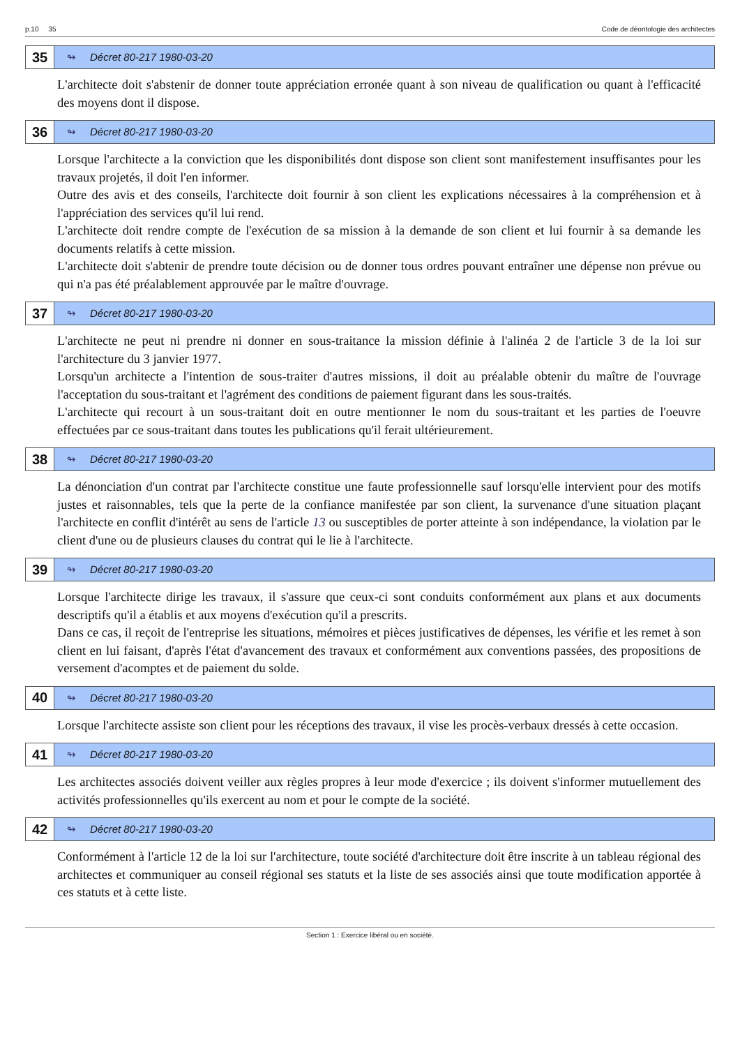p.10 35 Code de déontologie des architectes
35
↬ Décret 80-217 1980-03-20
L'architecte doit s'abstenir de donner toute appréciation erronée quant à son niveau de qualification ou quant à l'efficacité des moyens dont il dispose.
36
↬ Décret 80-217 1980-03-20
Lorsque l'architecte a la conviction que les disponibilités dont dispose son client sont manifestement insuffisantes pour les travaux projetés, il doit l'en informer.
Outre des avis et des conseils, l'architecte doit fournir à son client les explications nécessaires à la compréhension et à l'appréciation des services qu'il lui rend.
L'architecte doit rendre compte de l'exécution de sa mission à la demande de son client et lui fournir à sa demande les documents relatifs à cette mission.
L'architecte doit s'abtenir de prendre toute décision ou de donner tous ordres pouvant entraîner une dépense non prévue ou qui n'a pas été préalablement approuvée par le maître d'ouvrage.
37
↬ Décret 80-217 1980-03-20
L'architecte ne peut ni prendre ni donner en sous-traitance la mission définie à l'alinéa 2 de l'article 3 de la loi sur l'architecture du 3 janvier 1977.
Lorsqu'un architecte a l'intention de sous-traiter d'autres missions, il doit au préalable obtenir du maître de l'ouvrage l'acceptation du sous-traitant et l'agrément des conditions de paiement figurant dans les sous-traités.
L'architecte qui recourt à un sous-traitant doit en outre mentionner le nom du sous-traitant et les parties de l'oeuvre effectuées par ce sous-traitant dans toutes les publications qu'il ferait ultérieurement.
38
↬ Décret 80-217 1980-03-20
La dénonciation d'un contrat par l'architecte constitue une faute professionnelle sauf lorsqu'elle intervient pour des motifs justes et raisonnables, tels que la perte de la confiance manifestée par son client, la survenance d'une situation plaçant l'architecte en conflit d'intérêt au sens de l'article 13 ou susceptibles de porter atteinte à son indépendance, la violation par le client d'une ou de plusieurs clauses du contrat qui le lie à l'architecte.
39
↬ Décret 80-217 1980-03-20
Lorsque l'architecte dirige les travaux, il s'assure que ceux-ci sont conduits conformément aux plans et aux documents descriptifs qu'il a établis et aux moyens d'exécution qu'il a prescrits.
Dans ce cas, il reçoit de l'entreprise les situations, mémoires et pièces justificatives de dépenses, les vérifie et les remet à son client en lui faisant, d'après l'état d'avancement des travaux et conformément aux conventions passées, des propositions de versement d'acomptes et de paiement du solde.
40
↬ Décret 80-217 1980-03-20
Lorsque l'architecte assiste son client pour les réceptions des travaux, il vise les procès-verbaux dressés à cette occasion.
41
↬ Décret 80-217 1980-03-20
Les architectes associés doivent veiller aux règles propres à leur mode d'exercice ; ils doivent s'informer mutuellement des activités professionnelles qu'ils exercent au nom et pour le compte de la société.
42
↬ Décret 80-217 1980-03-20
Conformément à l'article 12 de la loi sur l'architecture, toute société d'architecture doit être inscrite à un tableau régional des architectes et communiquer au conseil régional ses statuts et la liste de ses associés ainsi que toute modification apportée à ces statuts et à cette liste.
Section 1 : Exercice libéral ou en société.